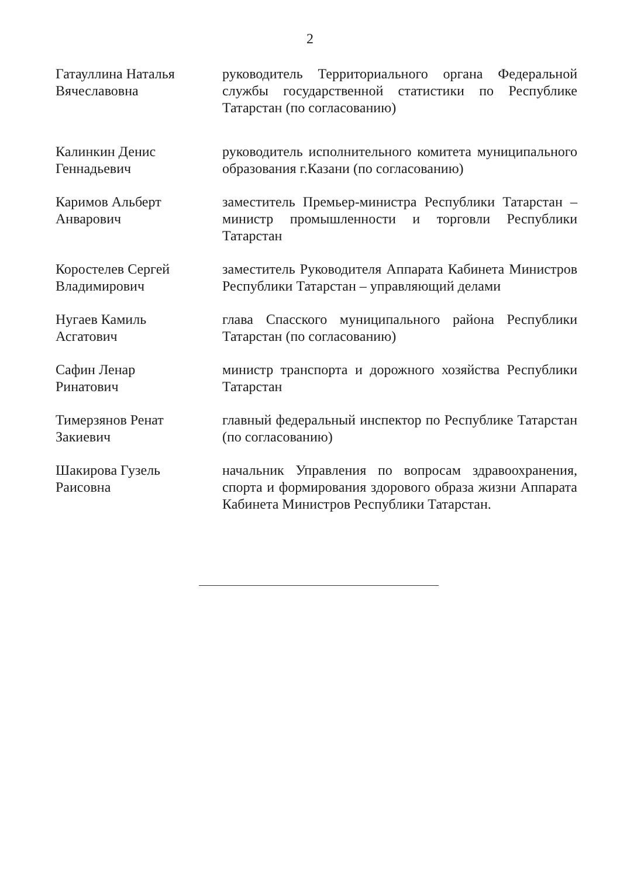2
Гатауллина Наталья
Вячеславовна
руководитель Территориального органа Федеральной службы государственной статистики по Республике Татарстан (по согласованию)
Калинкин Денис
Геннадьевич
руководитель исполнительного комитета муниципального образования г.Казани (по согласованию)
Каримов Альберт
Анварович
заместитель Премьер-министра Республики Татарстан – министр промышленности и торговли Республики Татарстан
Коростелев Сергей
Владимирович
заместитель Руководителя Аппарата Кабинета Министров Республики Татарстан – управляющий делами
Нугаев Камиль
Асгатович
глава Спасского муниципального района Республики Татарстан (по согласованию)
Сафин Ленар
Ринатович
министр транспорта и дорожного хозяйства Республики Татарстан
Тимерзянов Ренат
Закиевич
главный федеральный инспектор по Республике Татарстан (по согласованию)
Шакирова Гузель
Раисовна
начальник Управления по вопросам здравоохранения, спорта и формирования здорового образа жизни Аппарата Кабинета Министров Республики Татарстан.